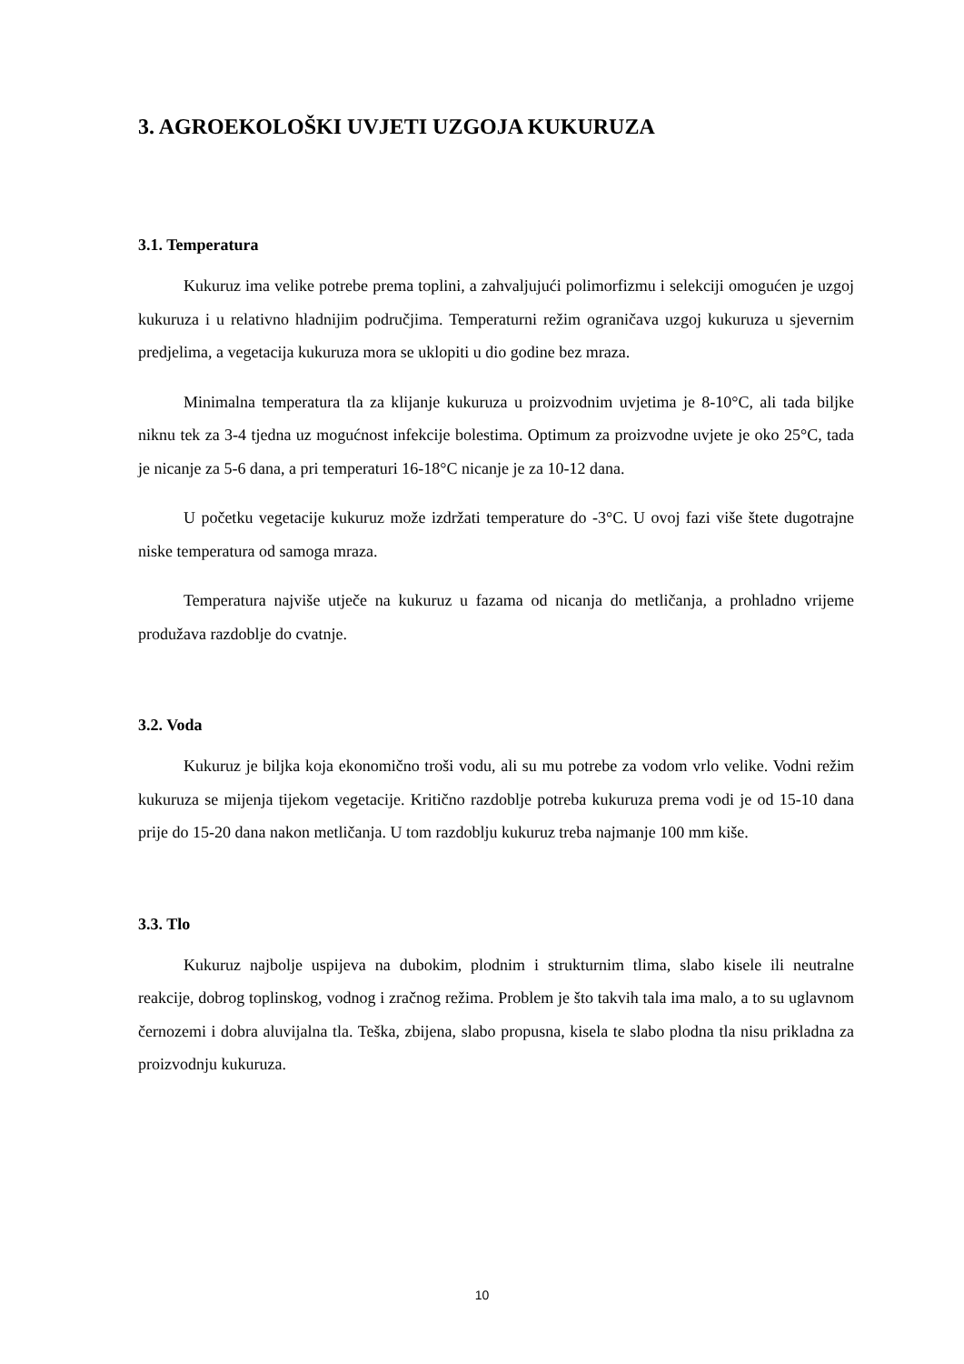3. AGROEKOLOŠKI UVJETI UZGOJA KUKURUZA
3.1. Temperatura
Kukuruz ima velike potrebe prema toplini, a zahvaljujući polimorfizmu i selekciji omogućen je uzgoj kukuruza i u relativno hladnijim područjima. Temperaturni režim ograničava uzgoj kukuruza u sjevernim predjelima, a vegetacija kukuruza mora se uklopiti u dio godine bez mraza.
Minimalna temperatura tla za klijanje kukuruza u proizvodnim uvjetima je 8-10°C, ali tada biljke niknu tek za 3-4 tjedna uz mogućnost infekcije bolestima. Optimum za proizvodne uvjete je oko 25°C, tada je nicanje za 5-6 dana, a pri temperaturi 16-18°C nicanje je za 10-12 dana.
U početku vegetacije kukuruz može izdržati temperature do -3°C. U ovoj fazi više štete dugotrajne niske temperatura od samoga mraza.
Temperatura najviše utječe na kukuruz u fazama od nicanja do metličanja, a prohladno vrijeme produžava razdoblje do cvatnje.
3.2. Voda
Kukuruz je biljka koja ekonomično troši vodu, ali su mu potrebe za vodom vrlo velike. Vodni režim kukuruza se mijenja tijekom vegetacije. Kritično razdoblje potreba kukuruza prema vodi je od 15-10 dana prije do 15-20 dana nakon metličanja. U tom razdoblju kukuruz treba najmanje 100 mm kiše.
3.3. Tlo
Kukuruz najbolje uspijeva na dubokim, plodnim i strukturnim tlima, slabo kisele ili neutralne reakcije, dobrog toplinskog, vodnog i zračnog režima. Problem je što takvih tala ima malo, a to su uglavnom černozemi i dobra aluvijalna tla. Teška, zbijena, slabo propusna, kisela te slabo plodna tla nisu prikladna za proizvodnju kukuruza.
10